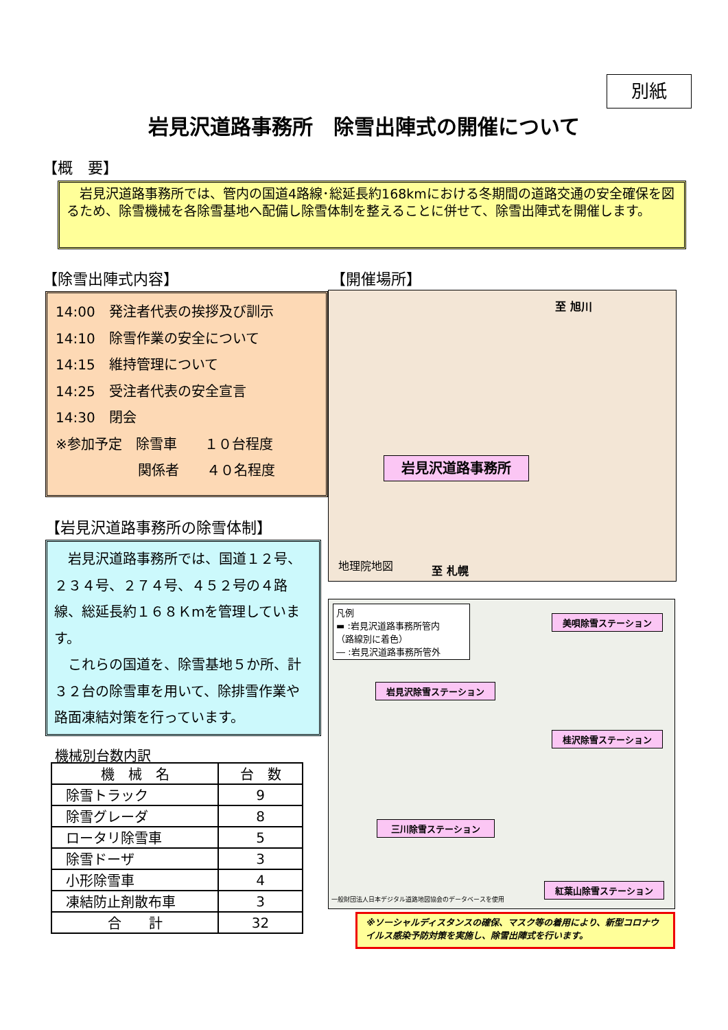別紙
岩見沢道路事務所　除雪出陣式の開催について
【概　要】
　岩見沢道路事務所では、管内の国道4路線･総延長約168kmにおける冬期間の道路交通の安全確保を図るため、除雪機械を各除雪基地へ配備し除雪体制を整えることに併せて、除雪出陣式を開催します。
【除雪出陣式内容】
14:00　発注者代表の挨拶及び訓示
14:10　除雪作業の安全について
14:15　維持管理について
14:25　受注者代表の安全宣言
14:30　閉会
※参加予定　除雪車　　１０台程度
　　　　　　関係者　　４０名程度
【開催場所】
岩見沢道路事務所
至 旭川
至 札幌
地理院地図
【岩見沢道路事務所の除雪体制】
　岩見沢道路事務所では、国道１２号、２３４号、２７４号、４５２号の４路線、総延長約１６８Ｋmを管理しています。
　これらの国道を、除雪基地５か所、計３２台の除雪車を用いて、除排雪作業や路面凍結対策を行っています。
機械別台数内訳
| 機 械 名 | 台 数 |
| --- | --- |
| 除雪トラック | 9 |
| 除雪グレーダ | 8 |
| ロータリ除雪車 | 5 |
| 除雪ドーザ | 3 |
| 小形除雪車 | 4 |
| 凍結防止剤散布車 | 3 |
| 合 計 | 32 |
凡例
▬ :岩見沢道路事務所管内
（路線別に着色）
― :岩見沢道路事務所管外
美唄除雪ステーション
岩見沢除雪ステーション
桂沢除雪ステーション
三川除雪ステーション
紅葉山除雪ステーション
一般財団法人日本デジタル道路地図協会のデータベースを使用
※ソーシャルディスタンスの確保、マスク等の着用により、新型コロナウイルス感染予防対策を実施し、除雪出陣式を行います。